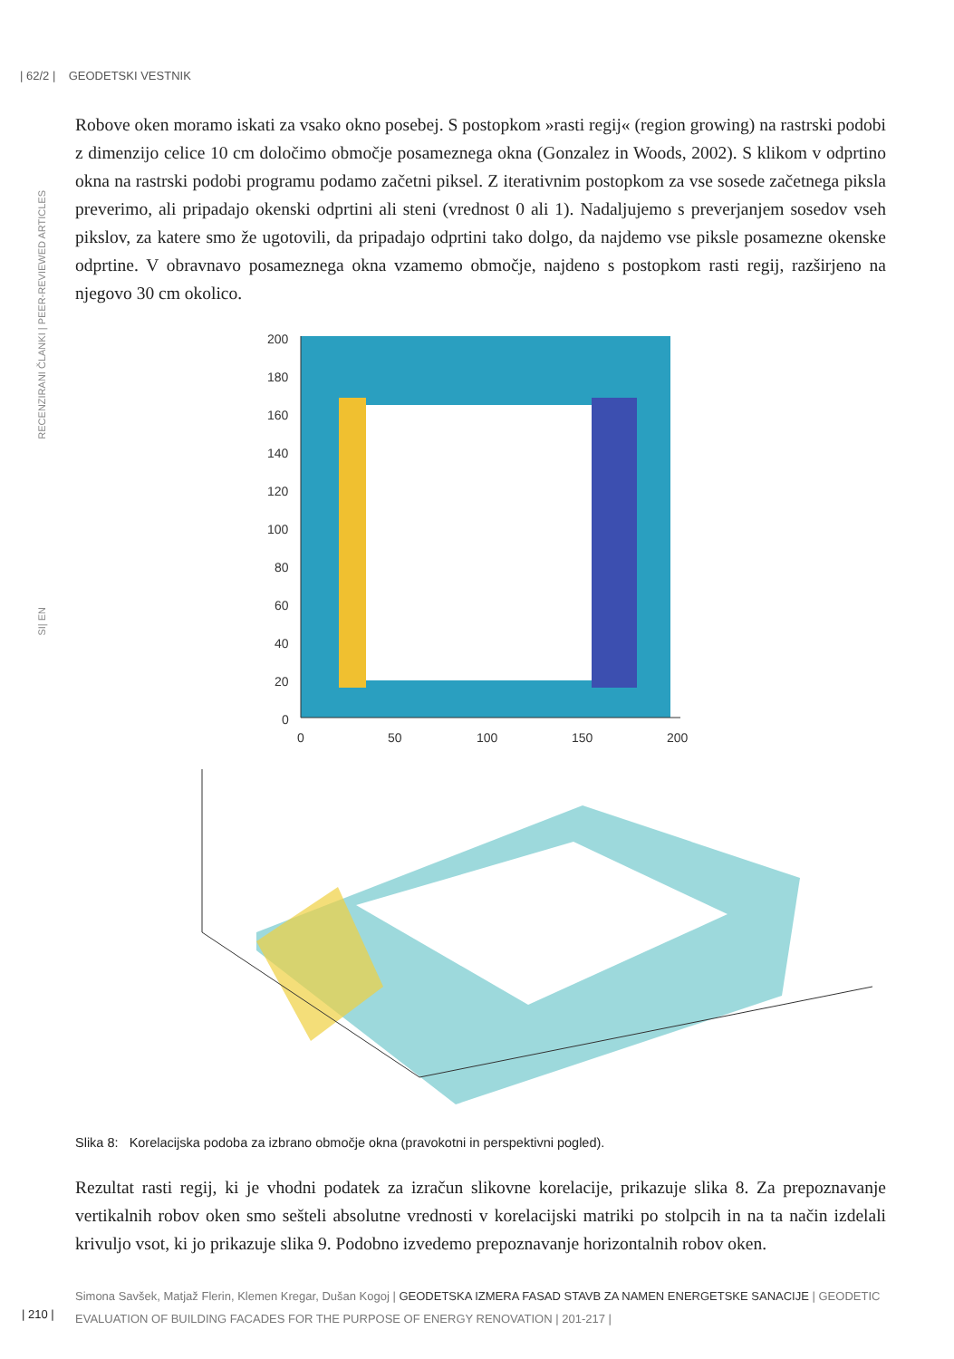| 62/2 | GEODETSKI VESTNIK
RECENZIRANI ČLANKI | PEER-REVIEWED ARTICLES
SI| EN
Robove oken moramo iskati za vsako okno posebej. S postopkom »rasti regij« (region growing) na rastrski podobi z dimenzijo celice 10 cm določimo območje posameznega okna (Gonzalez in Woods, 2002). S klikom v odprtino okna na rastrski podobi programu podamo začetni piksel. Z iterativnim postopkom za vse sosede začetnega piksla preverimo, ali pripadajo okenski odprtini ali steni (vrednost 0 ali 1). Nadaljujemo s preverjanjem sosedov vseh pikslov, za katere smo že ugotovili, da pripadajo odprtini tako dolgo, da najdemo vse piksle posamezne okenske odprtine. V obravnavo posameznega okna vzamemo območje, najdeno s postopkom rasti regij, razširjeno na njegovo 30 cm okolico.
200
180
160
140
120
100
80
60
40
20
0
0
50
100
150
200
Slika 8: Korelacijska podoba za izbrano območje okna (pravokotni in perspektivni pogled).
Rezultat rasti regij, ki je vhodni podatek za izračun slikovne korelacije, prikazuje slika 8. Za prepoznavanje vertikalnih robov oken smo sešteli absolutne vrednosti v korelacijski matriki po stolpcih in na ta način izdelali krivuljo vsot, ki jo prikazuje slika 9. Podobno izvedemo prepoznavanje horizontalnih robov oken.
Simona Savšek, Matjaž Flerin, Klemen Kregar, Dušan Kogoj | GEODETSKA IZMERA FASAD STAVB ZA NAMEN ENERGETSKE SANACIJE | GEODETIC EVALUATION OF BUILDING FACADES FOR THE PURPOSE OF ENERGY RENOVATION | 201-217 |
| 210 |